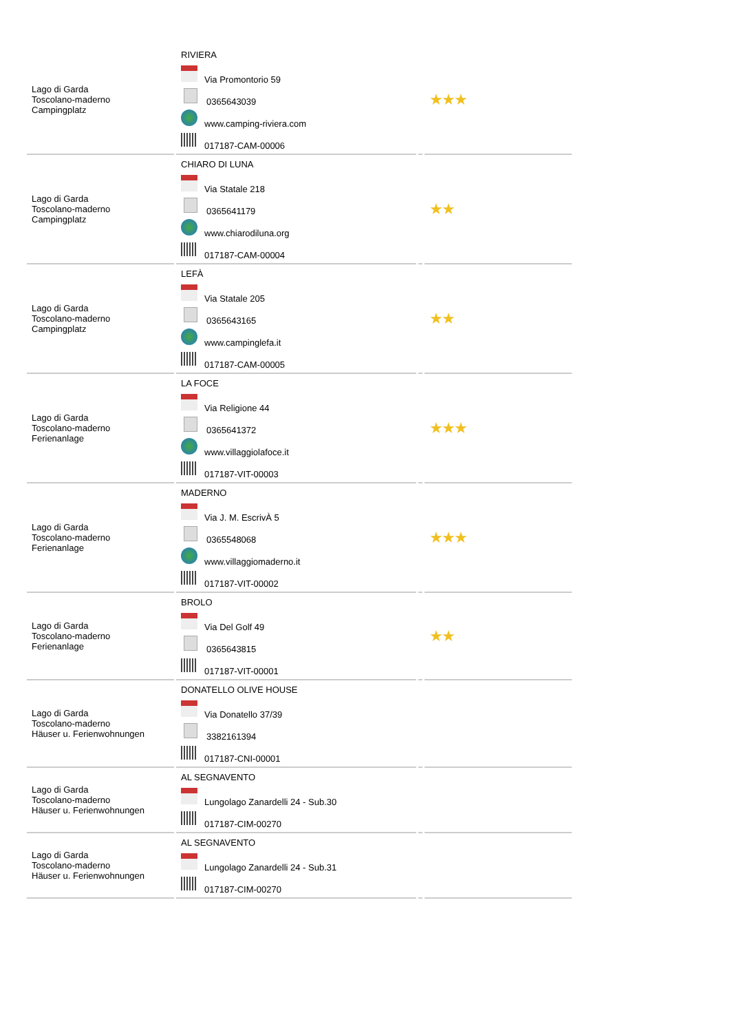| Lago di Garda Toscolano-maderno Campingplatz | RIVIERA Via Promontorio 59 0365643039 www.camping-riviera.com 017187-CAM-00006 | | ★★★ |
| Lago di Garda Toscolano-maderno Campingplatz | CHIARO DI LUNA Via Statale 218 0365641179 www.chiarodiluna.org 017187-CAM-00004 | | ★★ |
| Lago di Garda Toscolano-maderno Campingplatz | LEFÀ Via Statale 205 0365643165 www.campinglefa.it 017187-CAM-00005 | | ★★ |
| Lago di Garda Toscolano-maderno Ferienanlage | LA FOCE Via Religione 44 0365641372 www.villaggiolafoce.it 017187-VIT-00003 | | ★★★ |
| Lago di Garda Toscolano-maderno Ferienanlage | MADERNO Via J. M. EscrivÀ 5 0365548068 www.villaggiomaderno.it 017187-VIT-00002 | | ★★★ |
| Lago di Garda Toscolano-maderno Ferienanlage | BROLO Via Del Golf 49 0365643815 017187-VIT-00001 | | ★★ |
| Lago di Garda Toscolano-maderno Häuser u. Ferienwohnungen | DONATELLO OLIVE HOUSE Via Donatello 37/39 3382161394 017187-CNI-00001 | | |
| Lago di Garda Toscolano-maderno Häuser u. Ferienwohnungen | AL SEGNAVENTO Lungolago Zanardelli 24 - Sub.30 017187-CIM-00270 | | |
| Lago di Garda Toscolano-maderno Häuser u. Ferienwohnungen | AL SEGNAVENTO Lungolago Zanardelli 24 - Sub.31 017187-CIM-00270 | | |